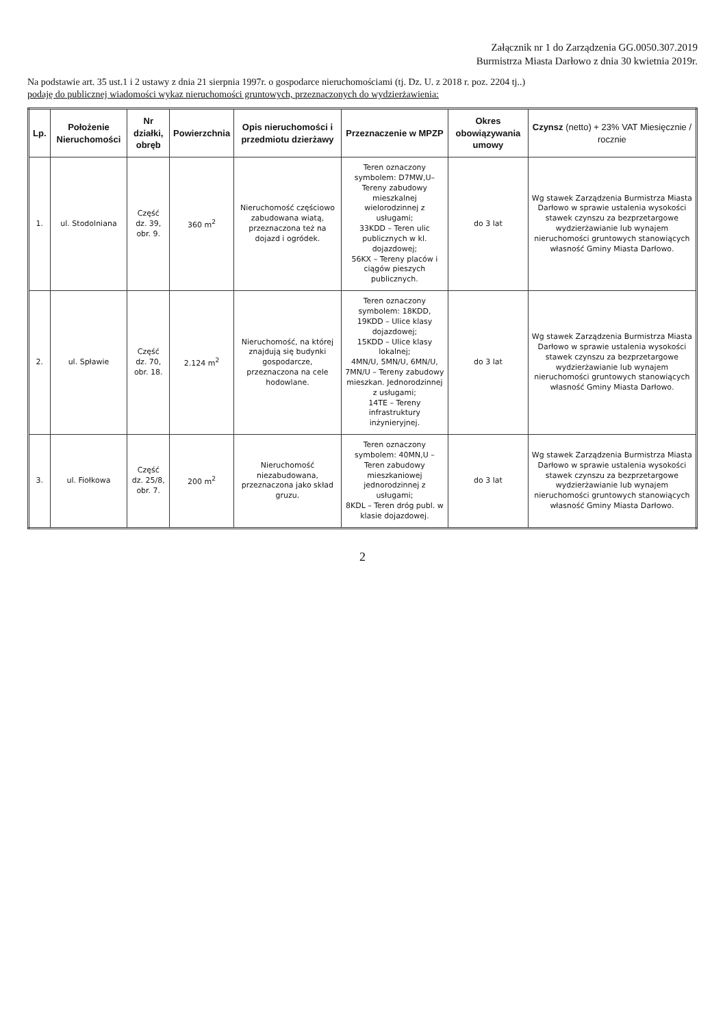Załącznik nr 1 do Zarządzenia GG.0050.307.2019
Burmistrza Miasta Darłowo z dnia 30 kwietnia 2019r.
Na podstawie art. 35 ust.1 i 2 ustawy z dnia 21 sierpnia 1997r. o gospodarce nieruchomościami (tj. Dz. U. z 2018 r. poz. 2204 tj..)
podaję do publicznej wiadomości wykaz nieruchomości gruntowych, przeznaczonych do wydzierżawienia:
| Lp. | Położenie Nieruchomości | Nr działki, obręb | Powierzchnia | Opis nieruchomości i przedmiotu dzierżawy | Przeznaczenie w MPZP | Okres obowiązywania umowy | Czynsz (netto) + 23% VAT Miesięcznie / rocznie |
| --- | --- | --- | --- | --- | --- | --- | --- |
| 1. | ul. Stodolniana | Część dz. 39, obr. 9. | 360 m<sup>2</sup> | Nieruchomość częściowo zabudowana wiatą, przeznaczona też na dojazd i ogródek. | Teren oznaczony symbolem: D7MW,U– Tereny zabudowy mieszkalnej wielorodzinnej z usługami; 33KDD – Teren ulic publicznych w kl. dojazdowej; 56KX – Tereny placów i ciągów pieszych publicznych. | do 3 lat | Wg stawek Zarządzenia Burmistrza Miasta Darłowo w sprawie ustalenia wysokości stawek czynszu za bezprzetargowe wydzierżawianie lub wynajem nieruchomości gruntowych stanowiących własność Gminy Miasta Darłowo. |
| 2. | ul. Spławie | Część dz. 70, obr. 18. | 2.124 m<sup>2</sup> | Nieruchomość, na której znajdują się budynki gospodarcze, przeznaczona na cele hodowlane. | Teren oznaczony symbolem: 18KDD, 19KDD – Ulice klasy dojazdowej; 15KDD – Ulice klasy lokalnej; 4MN/U, 5MN/U, 6MN/U, 7MN/U – Tereny zabudowy mieszkan. Jednorodzinnej z usługami; 14TE – Tereny infrastruktury inżynieryjnej. | do 3 lat | Wg stawek Zarządzenia Burmistrza Miasta Darłowo w sprawie ustalenia wysokości stawek czynszu za bezprzetargowe wydzierżawianie lub wynajem nieruchomości gruntowych stanowiących własność Gminy Miasta Darłowo. |
| 3. | ul. Fiołkowa | Część dz. 25/8, obr. 7. | 200 m<sup>2</sup> | Nieruchomość niezabudowana, przeznaczona jako skład gruzu. | Teren oznaczony symbolem: 40MN,U – Teren zabudowy mieszkaniowej jednorodzinnej z usługami; 8KDL – Teren dróg publ. w klasie dojazdowej. | do 3 lat | Wg stawek Zarządzenia Burmistrza Miasta Darłowo w sprawie ustalenia wysokości stawek czynszu za bezprzetargowe wydzierżawianie lub wynajem nieruchomości gruntowych stanowiących własność Gminy Miasta Darłowo. |
2